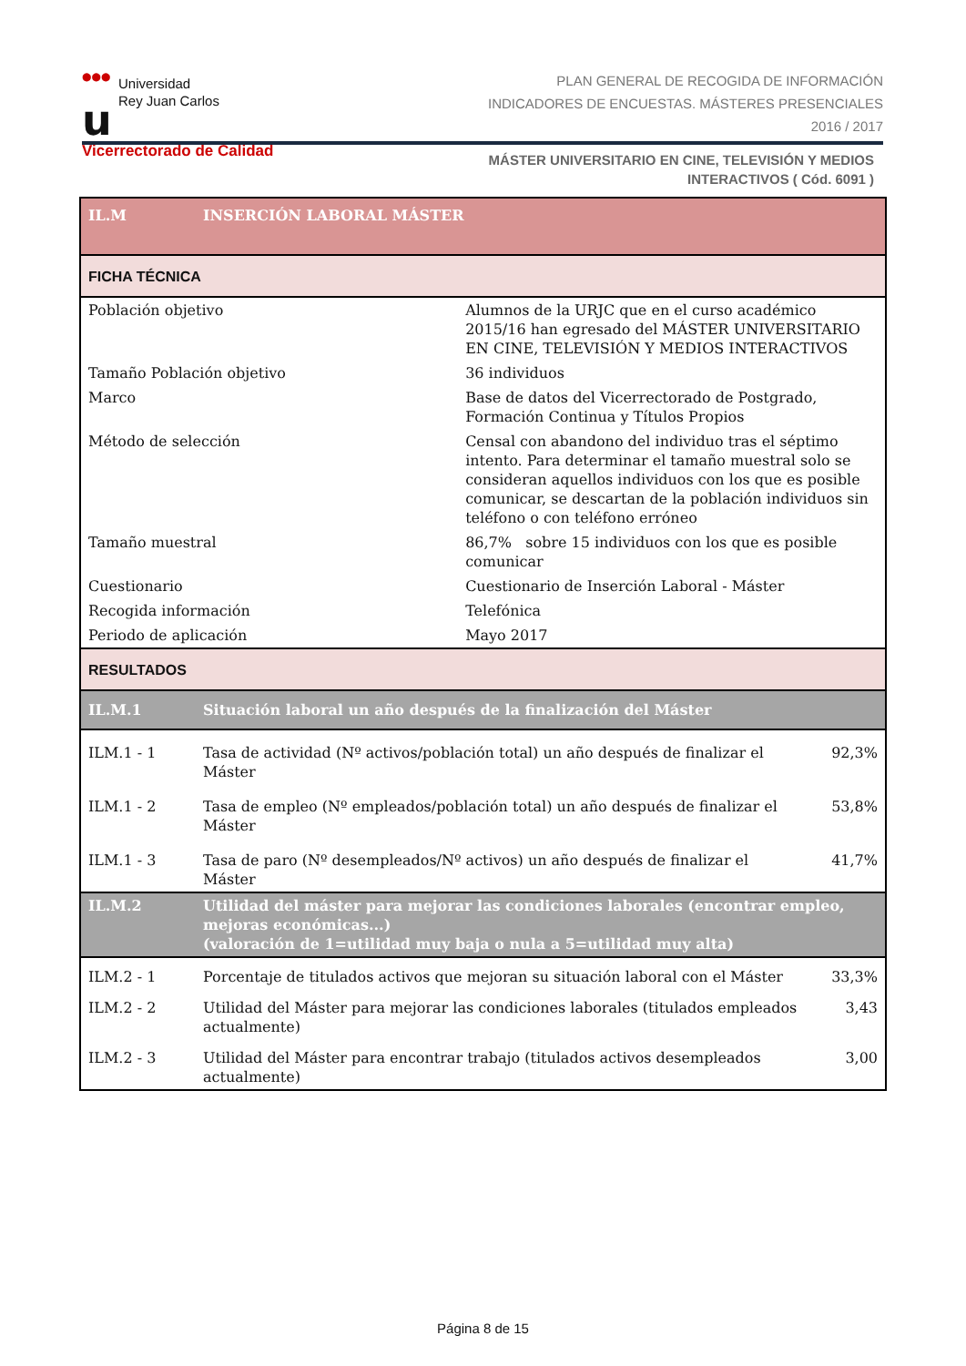●●●
u
Universidad
Rey Juan Carlos
Vicerrectorado de Calidad
PLAN GENERAL DE RECOGIDA DE INFORMACIÓN
INDICADORES DE ENCUESTAS. MÁSTERES PRESENCIALES
2016 / 2017
MÁSTER UNIVERSITARIO EN CINE, TELEVISIÓN Y MEDIOS INTERACTIVOS ( Cód. 6091 )
| IL.M | INSERCIÓN LABORAL MÁSTER | | |
| --- | --- | --- | --- |
| FICHA TÉCNICA | | | |
| Población objetivo | | Alumnos de la URJC que en el curso académico 2015/16 han egresado del MÁSTER UNIVERSITARIO EN CINE, TELEVISIÓN Y MEDIOS INTERACTIVOS | |
| Tamaño Población objetivo | | 36 individuos | |
| Marco | | Base de datos del Vicerrectorado de Postgrado, Formación Continua y Títulos Propios | |
| Método de selección | | Censal con abandono del individuo tras el séptimo intento. Para determinar el tamaño muestral solo se consideran aquellos individuos con los que es posible comunicar, se descartan de la población individuos sin teléfono o con teléfono erróneo | |
| Tamaño muestral | | 86,7% sobre 15 individuos con los que es posible comunicar | |
| Cuestionario | | Cuestionario de Inserción Laboral - Máster | |
| Recogida información | | Telefónica | |
| Periodo de aplicación | | Mayo 2017 | |
| RESULTADOS | | | |
| IL.M.1 | Situación laboral un año después de la finalización del Máster | | |
| ILM.1 - 1 | Tasa de actividad (Nº activos/población total) un año después de finalizar el Máster | | 92,3% |
| ILM.1 - 2 | Tasa de empleo (Nº empleados/población total) un año después de finalizar el Máster | | 53,8% |
| ILM.1 - 3 | Tasa de paro (Nº desempleados/Nº activos) un año después de finalizar el Máster | | 41,7% |
| IL.M.2 | Utilidad del máster para mejorar las condiciones laborales (encontrar empleo, mejoras económicas...) (valoración de 1=utilidad muy baja o nula a 5=utilidad muy alta) | | |
| ILM.2 - 1 | Porcentaje de titulados activos que mejoran su situación laboral con el Máster | | 33,3% |
| ILM.2 - 2 | Utilidad del Máster para mejorar las condiciones laborales (titulados empleados actualmente) | | 3,43 |
| ILM.2 - 3 | Utilidad del Máster para encontrar trabajo (titulados activos desempleados actualmente) | | 3,00 |
Página 8 de 15